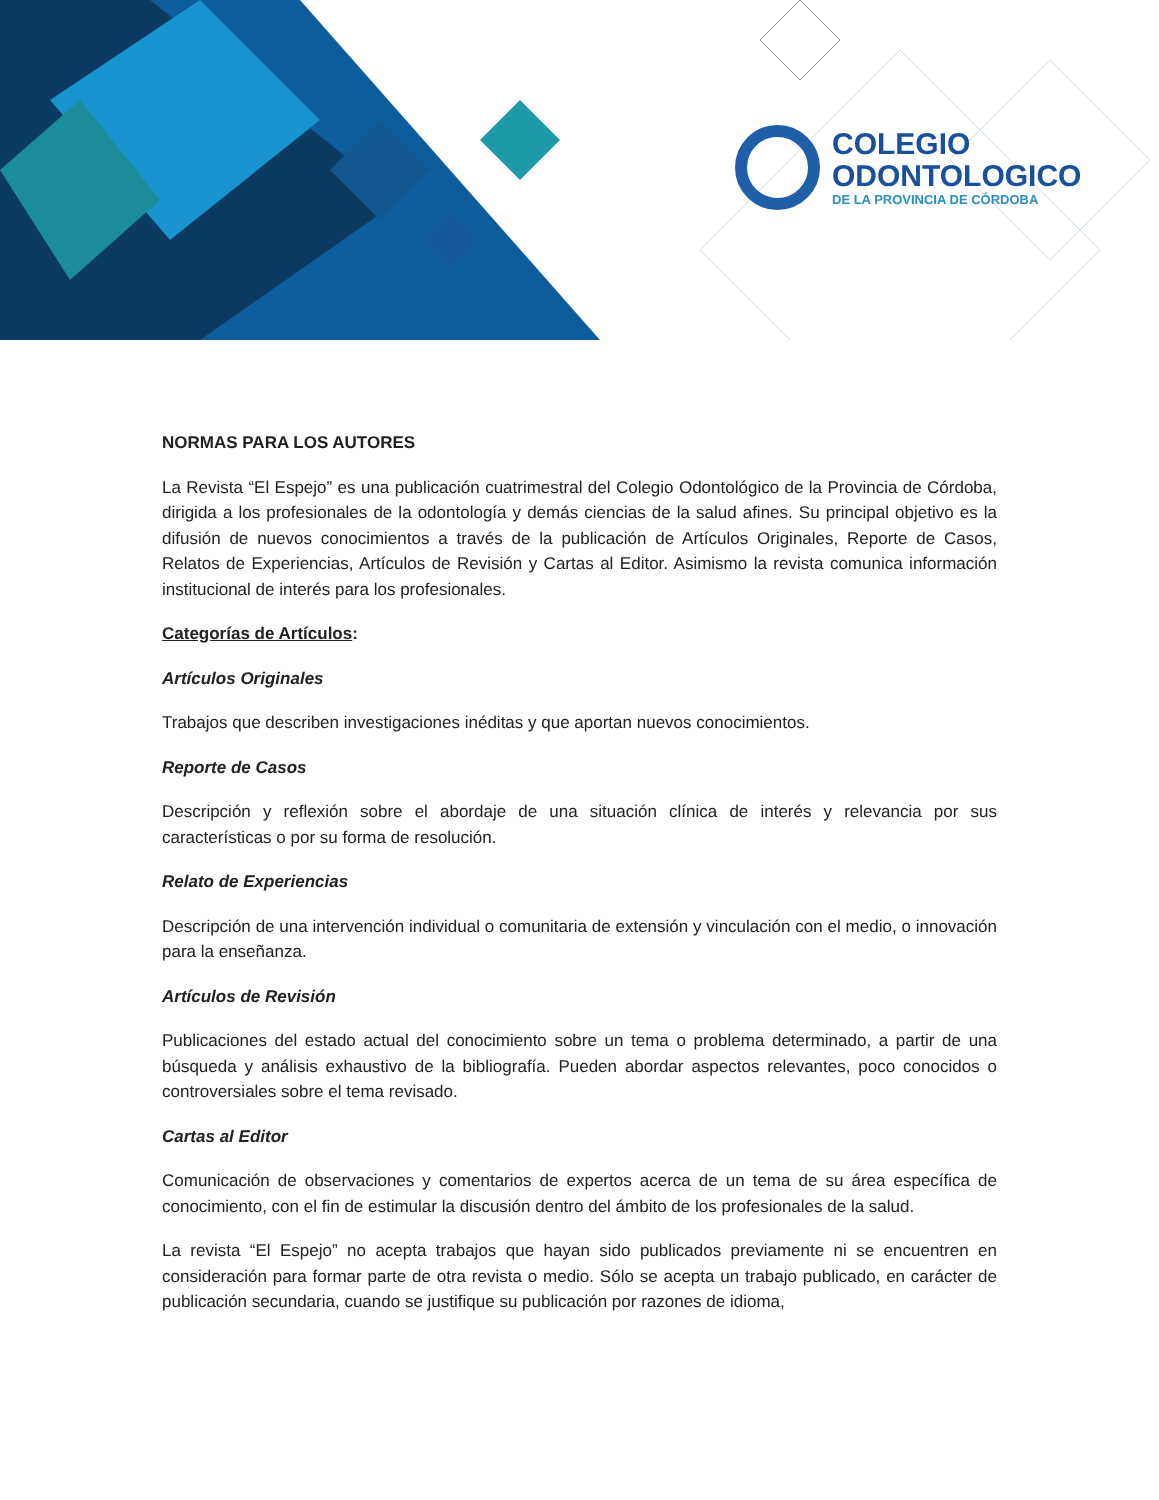COLEGIO
ODONTOLOGICO
DE LA PROVINCIA DE CÓRDOBA
NORMAS PARA LOS AUTORES
La Revista “El Espejo” es una publicación cuatrimestral del Colegio Odontológico de la Provincia de Córdoba, dirigida a los profesionales de la odontología y demás ciencias de la salud afines. Su principal objetivo es la difusión de nuevos conocimientos a través de la publicación de Artículos Originales, Reporte de Casos, Relatos de Experiencias, Artículos de Revisión y Cartas al Editor. Asimismo la revista comunica información institucional de interés para los profesionales.
Categorías de Artículos:
Artículos Originales
Trabajos que describen investigaciones inéditas y que aportan nuevos conocimientos.
Reporte de Casos
Descripción y reflexión sobre el abordaje de una situación clínica de interés y relevancia por sus características o por su forma de resolución.
Relato de Experiencias
Descripción de una intervención individual o comunitaria de extensión y vinculación con el medio, o innovación para la enseñanza.
Artículos de Revisión
Publicaciones del estado actual del conocimiento sobre un tema o problema determinado, a partir de una búsqueda y análisis exhaustivo de la bibliografía. Pueden abordar aspectos relevantes, poco conocidos o controversiales sobre el tema revisado.
Cartas al Editor
Comunicación de observaciones y comentarios de expertos acerca de un tema de su área específica de conocimiento, con el fin de estimular la discusión dentro del ámbito de los profesionales de la salud.
La revista “El Espejo” no acepta trabajos que hayan sido publicados previamente ni se encuentren en consideración para formar parte de otra revista o medio. Sólo se acepta un trabajo publicado, en carácter de publicación secundaria, cuando se justifique su publicación por razones de idioma,